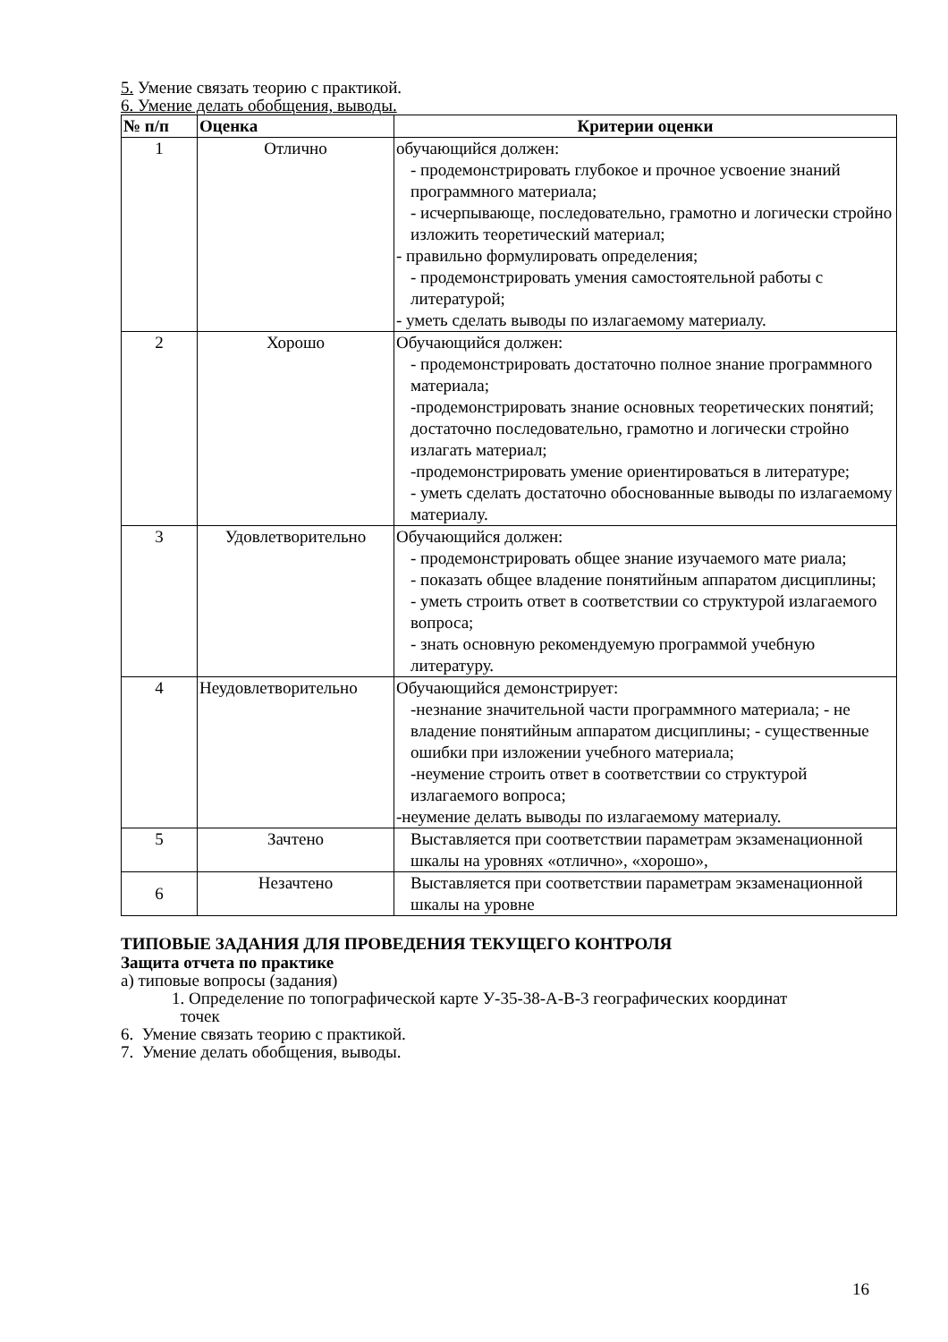5. Умение связать теорию с практикой.
6. Умение делать обобщения, выводы.
| № п/п | Оценка | Критерии оценки |
| --- | --- | --- |
| 1 | Отлично | обучающийся должен: - продемонстрировать глубокое и прочное усвоение знаний программного материала; - исчерпывающе, последовательно, грамотно и логически стройно изложить теоретический материал; - правильно формулировать определения; - продемонстрировать умения самостоятельной работы с литературой; - уметь сделать выводы по излагаемому материалу. |
| 2 | Хорошо | Обучающийся должен: - продемонстрировать достаточно полное знание программного материала; -продемонстрировать знание основных теоретических понятий; достаточно последовательно, грамотно и логически стройно излагать материал; -продемонстрировать умение ориентироваться в литературе; - уметь сделать достаточно обоснованные выводы по излагаемому материалу. |
| 3 | Удовлетворительно | Обучающийся должен: - продемонстрировать общее знание изучаемого мате риала; - показать общее владение понятийным аппаратом дисциплины; - уметь строить ответ в соответствии со структурой излагаемого вопроса; - знать основную рекомендуемую программой учебную литературу. |
| 4 | Неудовлетворительно | Обучающийся демонстрирует: -незнание значительной части программного материала; - не владение понятийным аппаратом дисциплины; - существенные ошибки при изложении учебного материала; -неумение строить ответ в соответствии со структурой излагаемого вопроса; -неумение делать выводы по излагаемому материалу. |
| 5 | Зачтено | Выставляется при соответствии параметрам экзаменационной шкалы на уровнях «отлично», «хорошо», |
| 6 | Незачтено | Выставляется при соответствии параметрам экзаменационной шкалы на уровне |
ТИПОВЫЕ ЗАДАНИЯ ДЛЯ ПРОВЕДЕНИЯ ТЕКУЩЕГО КОНТРОЛЯ
Защита отчета по практике
а) типовые вопросы (задания)
1. Определение по топографической карте У-35-38-А-В-3 географических координат
точек
6. Умение связать теорию с практикой.
7. Умение делать обобщения, выводы.
16